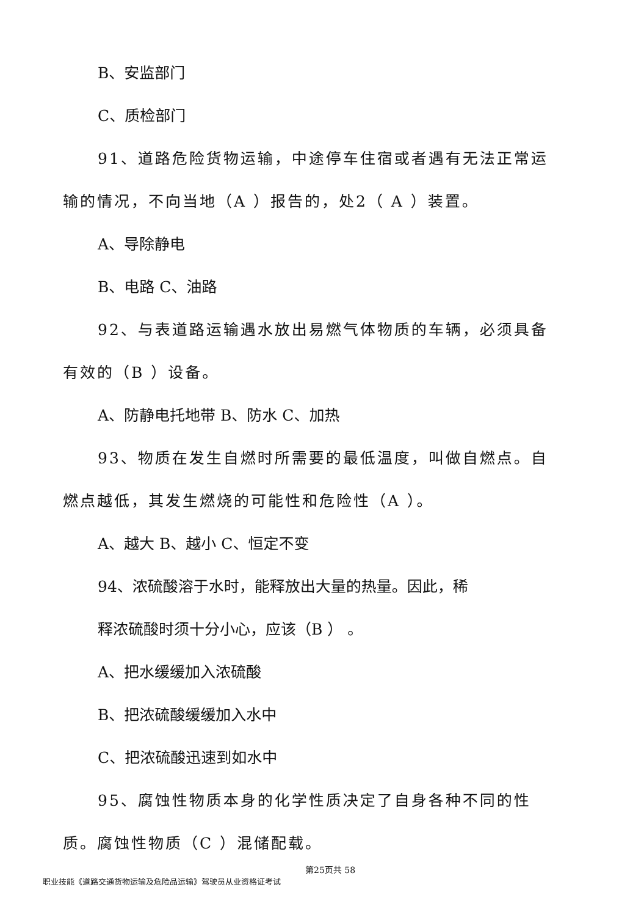B、安监部门
C、质检部门
91、道路危险货物运输，中途停车住宿或者遇有无法正常运输的情况，不向当地（A ）报告的，处2（ A ）装置。
A、导除静电
B、电路 C、油路
92、与表道路运输遇水放出易燃气体物质的车辆，必须具备有效的（B ）设备。
A、防静电托地带 B、防水 C、加热
93、物质在发生自燃时所需要的最低温度，叫做自燃点。自燃点越低，其发生燃烧的可能性和危险性（A ）。
A、越大 B、越小 C、恒定不变
94、浓硫酸溶于水时，能释放出大量的热量。因此，稀
释浓硫酸时须十分小心，应该（B ） 。
A、把水缓缓加入浓硫酸
B、把浓硫酸缓缓加入水中
C、把浓硫酸迅速到如水中
95、腐蚀性物质本身的化学性质决定了自身各种不同的性质。腐蚀性物质（C ）混储配载。
第25页共 58
职业技能《道路交通货物运输及危险品运输》驾驶员从业资格证考试